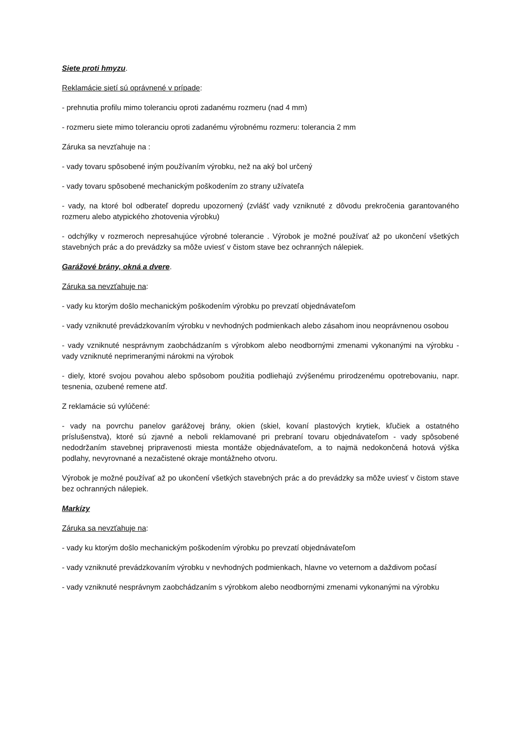Siete proti hmyzu.
Reklamácie sietí sú oprávnené v prípade:
- prehnutia profilu mimo toleranciu oproti zadanému rozmeru (nad 4 mm)
- rozmeru siete mimo toleranciu oproti zadanému výrobnému rozmeru: tolerancia 2 mm
Záruka sa nevzťahuje na :
- vady tovaru spôsobené iným používaním výrobku, než na aký bol určený
- vady tovaru spôsobené mechanickým poškodením zo strany užívateľa
- vady, na ktoré bol odberateľ dopredu upozornený (zvlášť vady vzniknuté z dôvodu prekročenia garantovaného rozmeru alebo atypického zhotovenia výrobku)
- odchýlky v rozmeroch nepresahujúce výrobné tolerancie . Výrobok je možné používať až po ukončení všetkých stavebných prác a do prevádzky sa môže uviesť v čistom stave bez ochranných nálepiek.
Garážové brány, okná a dvere.
Záruka sa nevzťahuje na:
- vady ku ktorým došlo mechanickým poškodením výrobku po prevzatí objednávateľom
- vady vzniknuté prevádzkovaním výrobku v nevhodných podmienkach alebo zásahom inou neoprávnenou osobou
- vady vzniknuté nesprávnym zaobchádzaním s výrobkom alebo neodbornými zmenami vykonanými na výrobku - vady vzniknuté neprimeranými nárokmi na výrobok
- diely, ktoré svojou povahou alebo spôsobom použitia podliehajú zvýšenému prirodzenému opotrebovaniu, napr. tesnenia, ozubené remene atď.
Z reklamácie sú vylúčené:
- vady na povrchu panelov garážovej brány, okien (skiel, kovaní plastových krytiek, kľučiek a ostatného príslušenstva), ktoré sú zjavné a neboli reklamované pri prebraní tovaru objednávateľom - vady spôsobené nedodržaním stavebnej pripravenosti miesta montáže objednávateľom, a to najmä nedokončená hotová výška podlahy, nevyrovnané a nezačistené okraje montážneho otvoru.
Výrobok je možné používať až po ukončení všetkých stavebných prác a do prevádzky sa môže uviesť v čistom stave bez ochranných nálepiek.
Markízy
Záruka sa nevzťahuje na:
- vady ku ktorým došlo mechanickým poškodením výrobku po prevzatí objednávateľom
- vady vzniknuté prevádzkovaním výrobku v nevhodných podmienkach, hlavne vo veternom a daždivom počasí
- vady vzniknuté nesprávnym zaobchádzaním s výrobkom alebo neodbornými zmenami vykonanými na výrobku